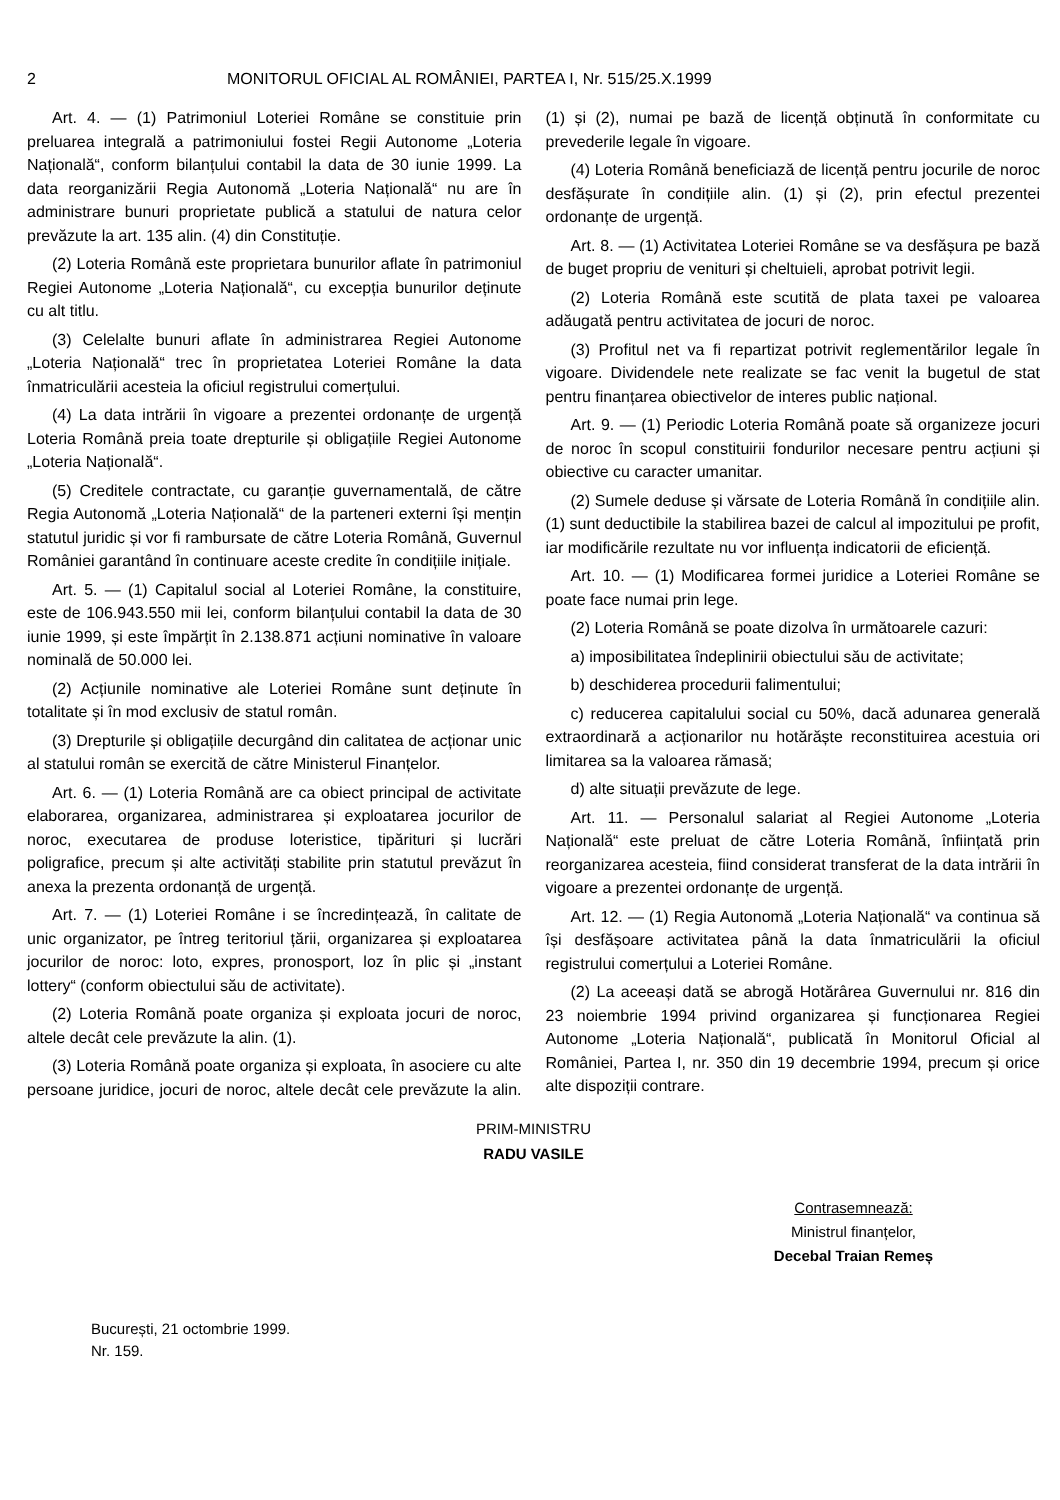2 MONITORUL OFICIAL AL ROMÂNIEI, PARTEA I, Nr. 515/25.X.1999
Art. 4. — (1) Patrimoniul Loteriei Române se constituie prin preluarea integrală a patrimoniului fostei Regii Autonome „Loteria Națională“, conform bilanțului contabil la data de 30 iunie 1999. La data reorganizării Regia Autonomă „Loteria Națională“ nu are în administrare bunuri proprietate publică a statului de natura celor prevăzute la art. 135 alin. (4) din Constituție.
(2) Loteria Română este proprietara bunurilor aflate în patrimoniul Regiei Autonome „Loteria Națională“, cu excepția bunurilor deținute cu alt titlu.
(3) Celelalte bunuri aflate în administrarea Regiei Autonome „Loteria Națională“ trec în proprietatea Loteriei Române la data înmatriculării acesteia la oficiul registrului comerțului.
(4) La data intrării în vigoare a prezentei ordonanțe de urgență Loteria Română preia toate drepturile și obligațiile Regiei Autonome „Loteria Națională“.
(5) Creditele contractate, cu garanție guvernamentală, de către Regia Autonomă „Loteria Națională“ de la parteneri externi își mențin statutul juridic și vor fi rambursate de către Loteria Română, Guvernul României garantând în continuare aceste credite în condițiile inițiale.
Art. 5. — (1) Capitalul social al Loteriei Române, la constituire, este de 106.943.550 mii lei, conform bilanțului contabil la data de 30 iunie 1999, și este împărțit în 2.138.871 acțiuni nominative în valoare nominală de 50.000 lei.
(2) Acțiunile nominative ale Loteriei Române sunt deținute în totalitate și în mod exclusiv de statul român.
(3) Drepturile și obligațiile decurgând din calitatea de acționar unic al statului român se exercită de către Ministerul Finanțelor.
Art. 6. — (1) Loteria Română are ca obiect principal de activitate elaborarea, organizarea, administrarea și exploatarea jocurilor de noroc, executarea de produse loteristice, tipărituri și lucrări poligrafice, precum și alte activități stabilite prin statutul prevăzut în anexa la prezenta ordonanță de urgență.
Art. 7. — (1) Loteriei Române i se încredințează, în calitate de unic organizator, pe întreg teritoriul țării, organizarea și exploatarea jocurilor de noroc: loto, expres, pronosport, loz în plic și „instant lottery“ (conform obiectului său de activitate).
(2) Loteria Română poate organiza și exploata jocuri de noroc, altele decât cele prevăzute la alin. (1).
(3) Loteria Română poate organiza și exploata, în asociere cu alte persoane juridice, jocuri de noroc, altele decât cele prevăzute la alin. (1) și (2), numai pe bază de licență obținută în conformitate cu prevederile legale în vigoare.
(4) Loteria Română beneficiază de licență pentru jocurile de noroc desfășurate în condițiile alin. (1) și (2), prin efectul prezentei ordonanțe de urgență.
Art. 8. — (1) Activitatea Loteriei Române se va desfășura pe bază de buget propriu de venituri și cheltuieli, aprobat potrivit legii.
(2) Loteria Română este scutită de plata taxei pe valoarea adăugată pentru activitatea de jocuri de noroc.
(3) Profitul net va fi repartizat potrivit reglementărilor legale în vigoare. Dividendele nete realizate se fac venit la bugetul de stat pentru finanțarea obiectivelor de interes public național.
Art. 9. — (1) Periodic Loteria Română poate să organizeze jocuri de noroc în scopul constituirii fondurilor necesare pentru acțiuni și obiective cu caracter umanitar.
(2) Sumele deduse și vărsate de Loteria Română în condițiile alin. (1) sunt deductibile la stabilirea bazei de calcul al impozitului pe profit, iar modificările rezultate nu vor influența indicatorii de eficiență.
Art. 10. — (1) Modificarea formei juridice a Loteriei Române se poate face numai prin lege.
(2) Loteria Română se poate dizolva în următoarele cazuri:
a) imposibilitatea îndeplinirii obiectului său de activitate;
b) deschiderea procedurii falimentului;
c) reducerea capitalului social cu 50%, dacă adunarea generală extraordinară a acționarilor nu hotărăște reconstituirea acestuia ori limitarea sa la valoarea rămasă;
d) alte situații prevăzute de lege.
Art. 11. — Personalul salariat al Regiei Autonome „Loteria Națională“ este preluat de către Loteria Română, înființată prin reorganizarea acesteia, fiind considerat transferat de la data intrării în vigoare a prezentei ordonanțe de urgență.
Art. 12. — (1) Regia Autonomă „Loteria Națională“ va continua să își desfășoare activitatea până la data înmatriculării la oficiul registrului comerțului a Loteriei Române.
(2) La aceeași dată se abrogă Hotărârea Guvernului nr. 816 din 23 noiembrie 1994 privind organizarea și funcționarea Regiei Autonome „Loteria Națională“, publicată în Monitorul Oficial al României, Partea I, nr. 350 din 19 decembrie 1994, precum și orice alte dispoziții contrare.
PRIM-MINISTRU
RADU VASILE
Contrasemnează:
Ministrul finanțelor,
Decebal Traian Remeș
București, 21 octombrie 1999.
Nr. 159.